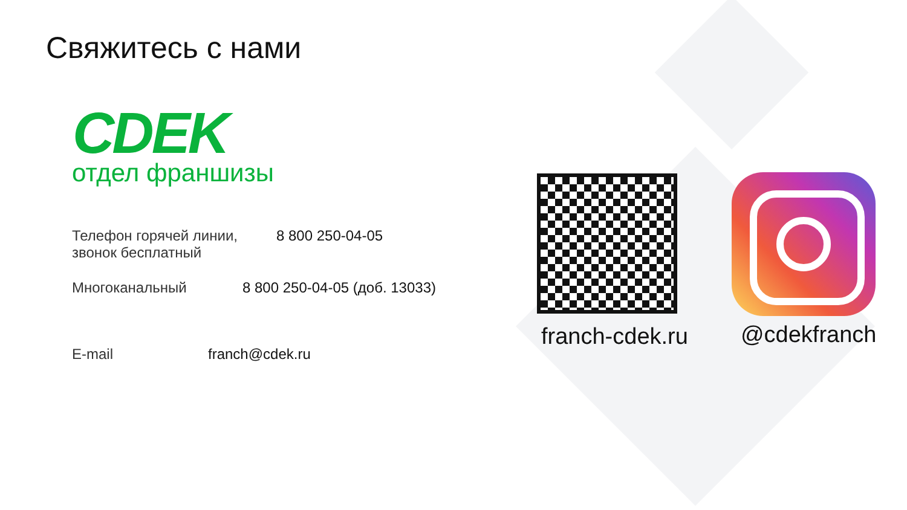Свяжитесь с нами
CDEK
отдел франшизы
Телефон горячей линии,
звонок бесплатный
8 800 250-04-05
Многоканальный 8 800 250-04-05 (доб. 13033)
E-mail franch@cdek.ru
franch-cdek.ru @cdekfranch